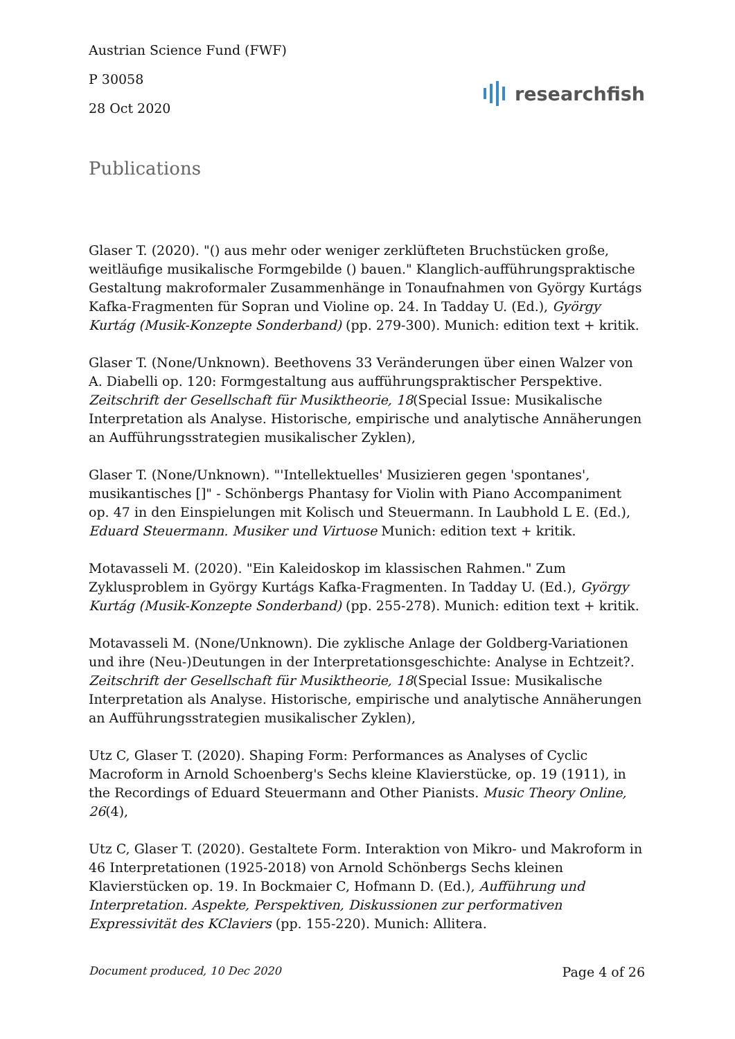Austrian Science Fund (FWF)
P 30058
28 Oct 2020
researchfish
Publications
Glaser T. (2020). "() aus mehr oder weniger zerklüfteten Bruchstücken große, weitläufige musikalische Formgebilde () bauen." Klanglich-aufführungspraktische Gestaltung makroformaler Zusammenhänge in Tonaufnahmen von György Kurtágs Kafka-Fragmenten für Sopran und Violine op. 24. In Tadday U. (Ed.), György Kurtág (Musik-Konzepte Sonderband) (pp. 279-300). Munich: edition text + kritik.
Glaser T. (None/Unknown). Beethovens 33 Veränderungen über einen Walzer von A. Diabelli op. 120: Formgestaltung aus aufführungspraktischer Perspektive. Zeitschrift der Gesellschaft für Musiktheorie, 18(Special Issue: Musikalische Interpretation als Analyse. Historische, empirische und analytische Annäherungen an Aufführungsstrategien musikalischer Zyklen),
Glaser T. (None/Unknown). "'Intellektuelles' Musizieren gegen 'spontanes', musikantisches []" - Schönbergs Phantasy for Violin with Piano Accompaniment op. 47 in den Einspielungen mit Kolisch und Steuermann. In Laubhold L E. (Ed.), Eduard Steuermann. Musiker und Virtuose Munich: edition text + kritik.
Motavasseli M. (2020). "Ein Kaleidoskop im klassischen Rahmen." Zum Zyklusproblem in György Kurtágs Kafka-Fragmenten. In Tadday U. (Ed.), György Kurtág (Musik-Konzepte Sonderband) (pp. 255-278). Munich: edition text + kritik.
Motavasseli M. (None/Unknown). Die zyklische Anlage der Goldberg-Variationen und ihre (Neu-)Deutungen in der Interpretationsgeschichte: Analyse in Echtzeit?. Zeitschrift der Gesellschaft für Musiktheorie, 18(Special Issue: Musikalische Interpretation als Analyse. Historische, empirische und analytische Annäherungen an Aufführungsstrategien musikalischer Zyklen),
Utz C, Glaser T. (2020). Shaping Form: Performances as Analyses of Cyclic Macroform in Arnold Schoenberg's Sechs kleine Klavierstücke, op. 19 (1911), in the Recordings of Eduard Steuermann and Other Pianists. Music Theory Online, 26(4),
Utz C, Glaser T. (2020). Gestaltete Form. Interaktion von Mikro- und Makroform in 46 Interpretationen (1925-2018) von Arnold Schönbergs Sechs kleinen Klavierstücken op. 19. In Bockmaier C, Hofmann D. (Ed.), Aufführung und Interpretation. Aspekte, Perspektiven, Diskussionen zur performativen Expressivität des KClaviers (pp. 155-220). Munich: Allitera.
Document produced, 10 Dec 2020 Page 4 of 26